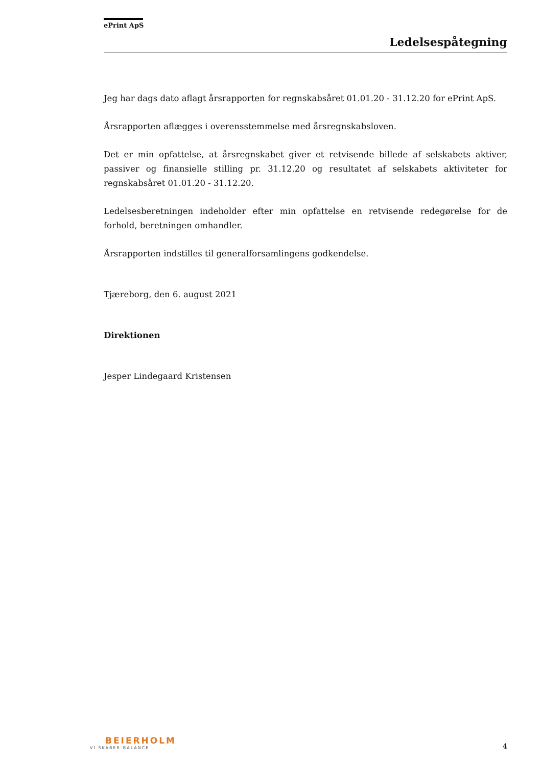ePrint ApS
Ledelsespåtegning
Jeg har dags dato aflagt årsrapporten for regnskabsåret 01.01.20 - 31.12.20 for ePrint ApS.
Årsrapporten aflægges i overensstemmelse med årsregnskabsloven.
Det er min opfattelse, at årsregnskabet giver et retvisende billede af selskabets aktiver, passiver og finansielle stilling pr. 31.12.20 og resultatet af selskabets aktiviteter for regnskabsåret 01.01.20 - 31.12.20.
Ledelsesberetningen indeholder efter min opfattelse en retvisende redegørelse for de forhold, beretningen omhandler.
Årsrapporten indstilles til generalforsamlingens godkendelse.
Tjæreborg, den 6. august 2021
Direktionen
Jesper Lindegaard Kristensen
BEIERHOLM
VI SKABER BALANCE
4